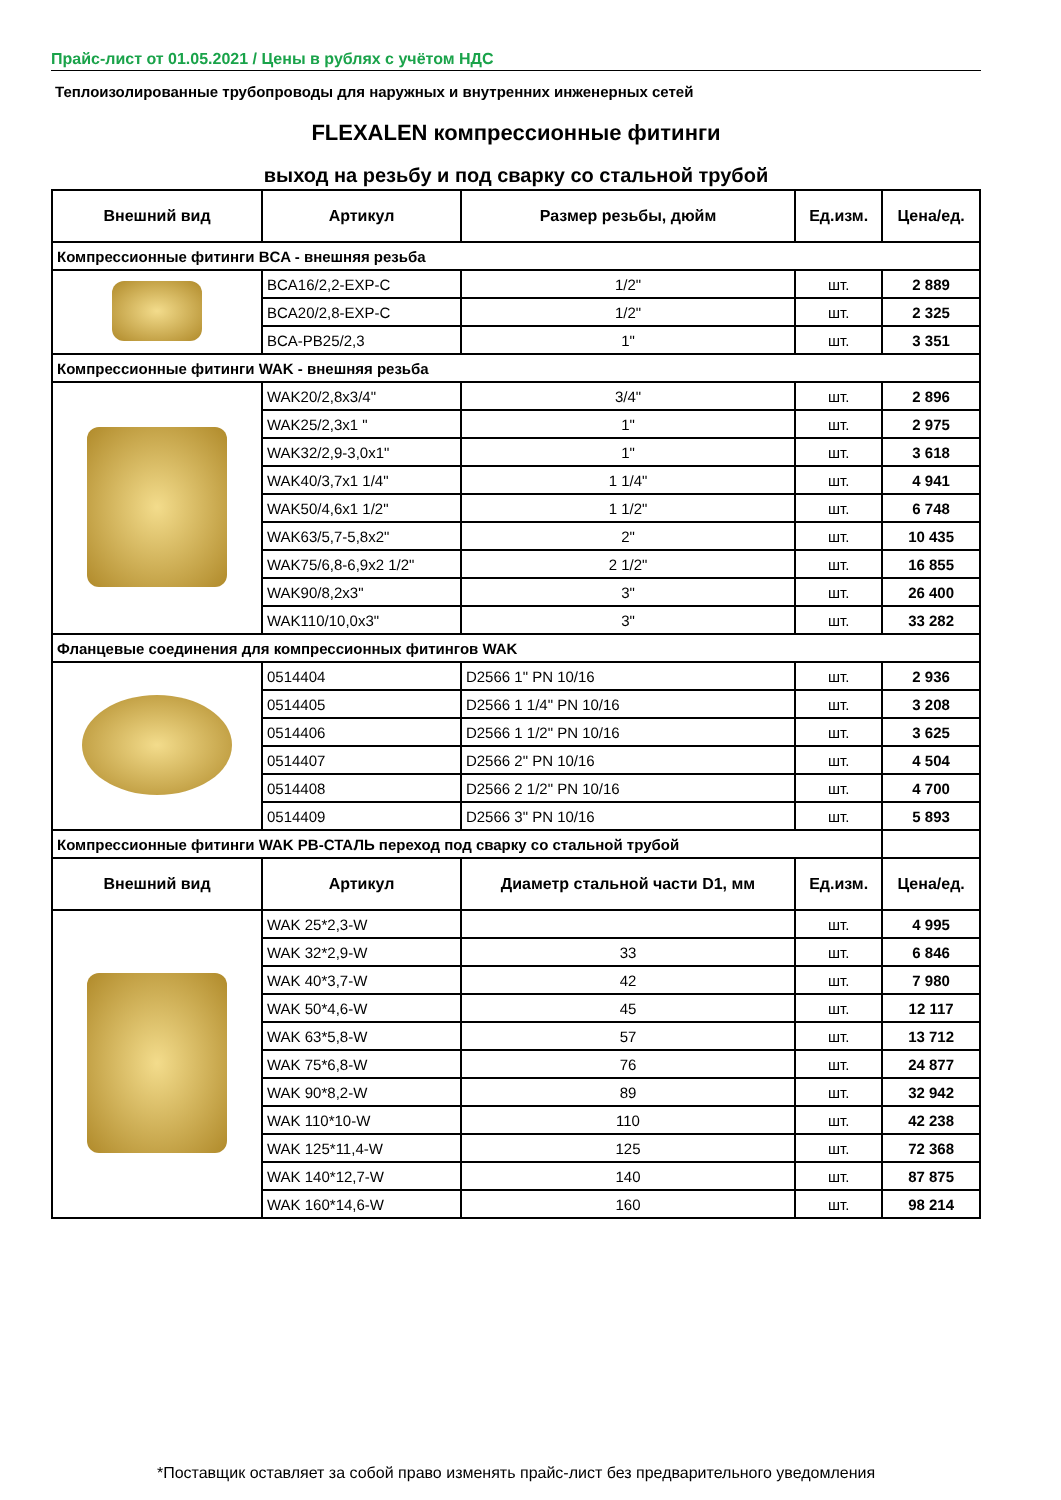Прайс-лист от 01.05.2021 / Цены в рублях с учётом НДС
Теплоизолированные трубопроводы для наружных и внутренних инженерных сетей
FLEXALEN компрессионные фитинги
выход на резьбу и под сварку со стальной трубой
| Внешний вид | Артикул | Размер резьбы, дюйм | Ед.изм. | Цена/ед. |
| --- | --- | --- | --- | --- |
| Компрессионные фитинги BCA - внешняя резьба | | | | |
| | BCA16/2,2-EXP-C | 1/2" | шт. | 2 889 |
| | BCA20/2,8-EXP-C | 1/2" | шт. | 2 325 |
| | BCA-PB25/2,3 | 1" | шт. | 3 351 |
| Компрессионные фитинги WAK - внешняя резьба | | | | |
| | WAK20/2,8x3/4" | 3/4" | шт. | 2 896 |
| | WAK25/2,3x1 " | 1" | шт. | 2 975 |
| | WAK32/2,9-3,0x1" | 1" | шт. | 3 618 |
| | WAK40/3,7x1 1/4" | 1 1/4" | шт. | 4 941 |
| | WAK50/4,6x1 1/2" | 1 1/2" | шт. | 6 748 |
| | WAK63/5,7-5,8x2" | 2" | шт. | 10 435 |
| | WAK75/6,8-6,9x2 1/2" | 2 1/2" | шт. | 16 855 |
| | WAK90/8,2x3" | 3" | шт. | 26 400 |
| | WAK110/10,0x3" | 3" | шт. | 33 282 |
| Фланцевые соединения для компрессионных фитингов WAK | | | | |
| | 0514404 | D2566 1" PN 10/16 | шт. | 2 936 |
| | 0514405 | D2566 1 1/4" PN 10/16 | шт. | 3 208 |
| | 0514406 | D2566 1 1/2" PN 10/16 | шт. | 3 625 |
| | 0514407 | D2566 2" PN 10/16 | шт. | 4 504 |
| | 0514408 | D2566 2 1/2" PN 10/16 | шт. | 4 700 |
| | 0514409 | D2566 3" PN 10/16 | шт. | 5 893 |
| Компрессионные фитинги WAK PB-СТАЛЬ переход под сварку со стальной трубой | | | | |
| Внешний вид | Артикул | Диаметр стальной части D1, мм | Ед.изм. | Цена/ед. |
| | WAK 25*2,3-W | | шт. | 4 995 |
| | WAK 32*2,9-W | 33 | шт. | 6 846 |
| | WAK 40*3,7-W | 42 | шт. | 7 980 |
| | WAK 50*4,6-W | 45 | шт. | 12 117 |
| | WAK 63*5,8-W | 57 | шт. | 13 712 |
| | WAK 75*6,8-W | 76 | шт. | 24 877 |
| | WAK 90*8,2-W | 89 | шт. | 32 942 |
| | WAK 110*10-W | 110 | шт. | 42 238 |
| | WAK 125*11,4-W | 125 | шт. | 72 368 |
| | WAK 140*12,7-W | 140 | шт. | 87 875 |
| | WAK 160*14,6-W | 160 | шт. | 98 214 |
*Поставщик оставляет за собой право изменять прайс-лист без предварительного уведомления